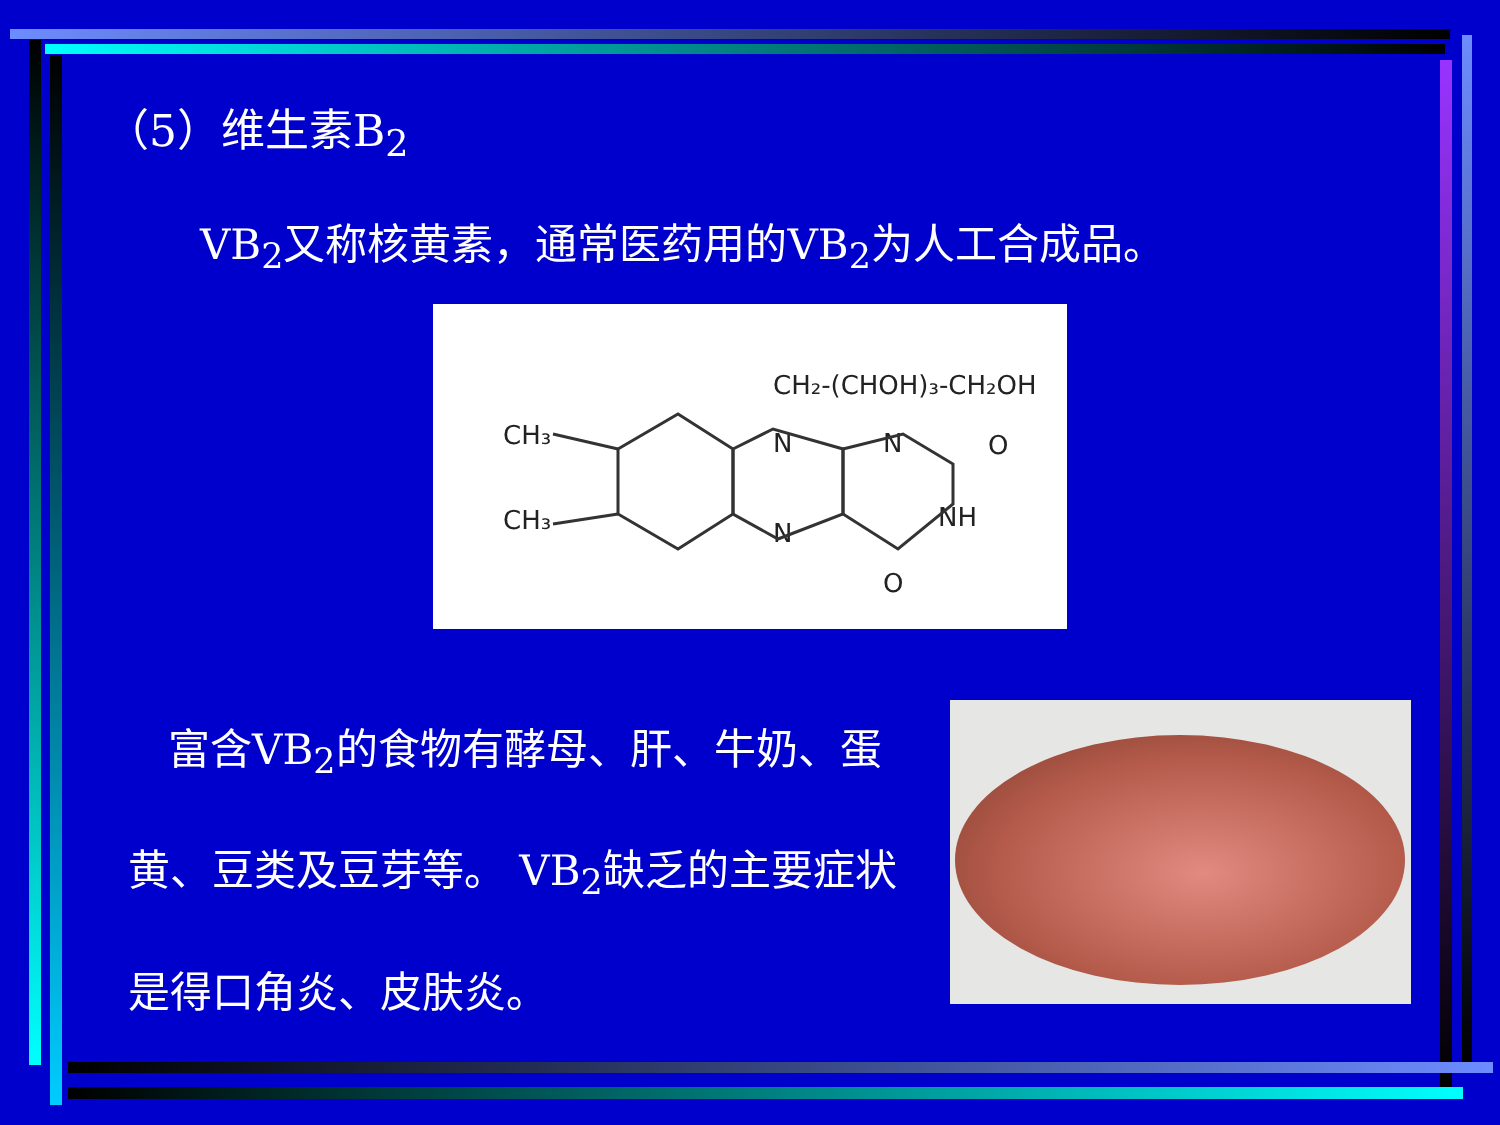（5）维生素B<sub>2</sub>
VB<sub>2</sub>又称核黄素，通常医药用的VB<sub>2</sub>为人工合成品。
CH₂-(CHOH)₃-CH₂OH
CH₃
CH₃
N
N
O
NH
N
O
富含VB<sub>2</sub>的食物有酵母、肝、牛奶、蛋黄、豆类及豆芽等。 VB<sub>2</sub>缺乏的主要症状是得口角炎、皮肤炎。